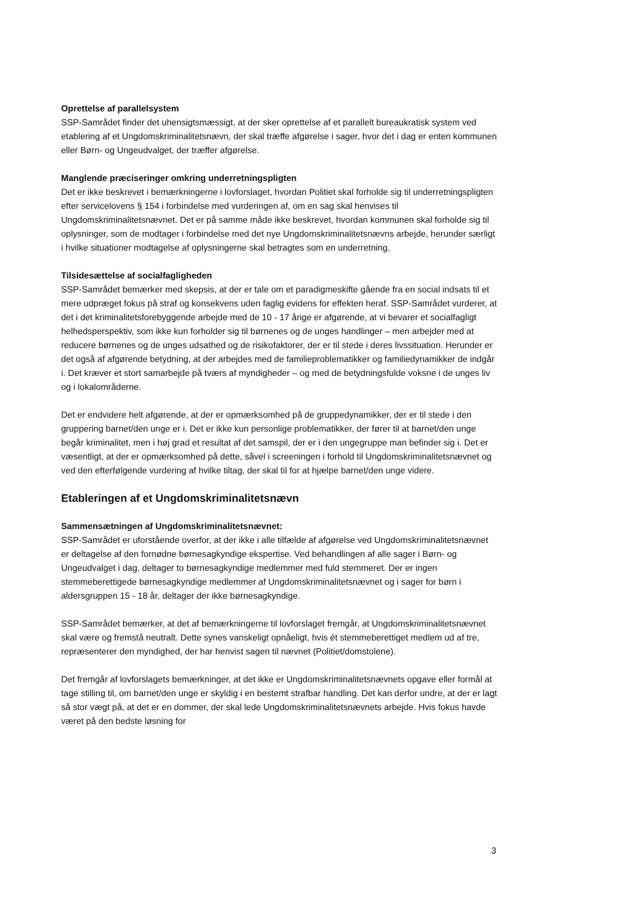Oprettelse af parallelsystem
SSP-Samrådet finder det uhensigtsmæssigt, at der sker oprettelse af et parallelt bureaukratisk system ved etablering af et Ungdomskriminalitetsnævn, der skal træffe afgørelse i sager, hvor det i dag er enten kommunen eller Børn- og Ungeudvalget, der træffer afgørelse.
Manglende præciseringer omkring underretningspligten
Det er ikke beskrevet i bemærkningerne i lovforslaget, hvordan Politiet skal forholde sig til underretningspligten efter servicelovens § 154 i forbindelse med vurderingen af, om en sag skal henvises til Ungdomskriminalitetsnævnet. Det er på samme måde ikke beskrevet, hvordan kommunen skal forholde sig til oplysninger, som de modtager i forbindelse med det nye Ungdomskriminalitetsnævns arbejde, herunder særligt i hvilke situationer modtagelse af oplysningerne skal betragtes som en underretning.
Tilsidesættelse af socialfagligheden
SSP-Samrådet bemærker med skepsis, at der er tale om et paradigmeskifte gående fra en social indsats til et mere udpræget fokus på straf og konsekvens uden faglig evidens for effekten heraf. SSP-Samrådet vurderer, at det i det kriminalitetsforebyggende arbejde med de 10 - 17 årige er afgørende, at vi bevarer et socialfagligt helhedsperspektiv, som ikke kun forholder sig til børnenes og de unges handlinger – men arbejder med at reducere børnenes og de unges udsathed og de risikofaktorer, der er til stede i deres livssituation. Herunder er det også af afgørende betydning, at der arbejdes med de familieproblematikker og familiedynamikker de indgår i. Det kræver et stort samarbejde på tværs af myndigheder – og med de betydningsfulde voksne i de unges liv og i lokalområderne.
Det er endvidere helt afgørende, at der er opmærksomhed på de gruppedynamikker, der er til stede i den gruppering barnet/den unge er i. Det er ikke kun personlige problematikker, der fører til at barnet/den unge begår kriminalitet, men i høj grad et resultat af det samspil, der er i den ungegruppe man befinder sig i. Det er væsentligt, at der er opmærksomhed på dette, såvel i screeningen i forhold til Ungdomskriminalitetsnævnet og ved den efterfølgende vurdering af hvilke tiltag, der skal til for at hjælpe barnet/den unge videre.
Etableringen af et Ungdomskriminalitetsnævn
Sammensætningen af Ungdomskriminalitetsnævnet:
SSP-Samrådet er uforstående overfor, at der ikke i alle tilfælde af afgørelse ved Ungdomskriminalitetsnævnet er deltagelse af den fornødne børnesagkyndige ekspertise. Ved behandlingen af alle sager i Børn- og Ungeudvalget i dag, deltager to børnesagkyndige medlemmer med fuld stemmeret. Der er ingen stemmeberettigede børnesagkyndige medlemmer af Ungdomskriminalitetsnævnet og i sager for børn i aldersgruppen 15 - 18 år, deltager der ikke børnesagkyndige.
SSP-Samrådet bemærker, at det af bemærkningerne til lovforslaget fremgår, at Ungdomskriminalitetsnævnet skal være og fremstå neutralt. Dette synes vanskeligt opnåeligt, hvis ét stemmeberettiget medlem ud af tre, repræsenterer den myndighed, der har henvist sagen til nævnet (Politiet/domstolene).
Det fremgår af lovforslagets bemærkninger, at det ikke er Ungdomskriminalitetsnævnets opgave eller formål at tage stilling til, om barnet/den unge er skyldig i en bestemt strafbar handling. Det kan derfor undre, at der er lagt så stor vægt på, at det er en dommer, der skal lede Ungdomskriminalitetsnævnets arbejde. Hvis fokus havde været på den bedste løsning for
3